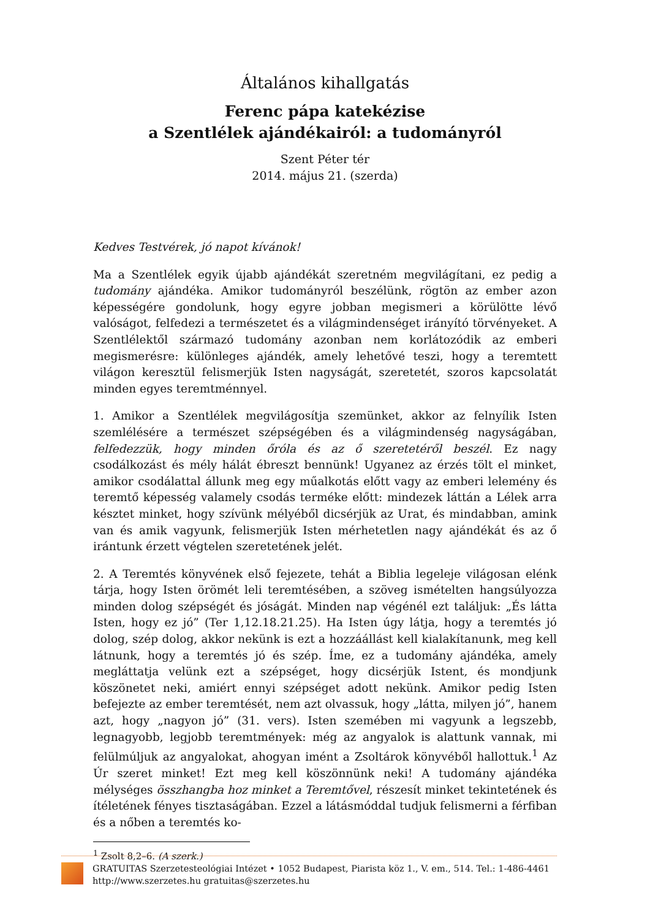Általános kihallgatás
Ferenc pápa katekézise
a Szentlélek ajándékairól: a tudományról
Szent Péter tér
2014. május 21. (szerda)
Kedves Testvérek, jó napot kívánok!
Ma a Szentlélek egyik újabb ajándékát szeretném megvilágítani, ez pedig a tudomány ajándéka. Amikor tudományról beszélünk, rögtön az ember azon képességére gondolunk, hogy egyre jobban megismeri a körülötte lévő valóságot, felfedezi a természetet és a világmindenséget irányító törvényeket. A Szentlélektől származó tudomány azonban nem korlátozódik az emberi megismerésre: különleges ajándék, amely lehetővé teszi, hogy a teremtett világon keresztül felismerjük Isten nagyságát, szeretetét, szoros kapcsolatát minden egyes teremtménnyel.
1. Amikor a Szentlélek megvilágosítja szemünket, akkor az felnyílik Isten szemlélésére a természet szépségében és a világmindenség nagyságában, felfedezzük, hogy minden őróla és az ő szeretetéről beszél. Ez nagy csodálkozást és mély hálát ébreszt bennünk! Ugyanez az érzés tölt el minket, amikor csodálattal állunk meg egy műalkotás előtt vagy az emberi lelemény és teremtő képesség valamely csodás terméke előtt: mindezek láttán a Lélek arra késztet minket, hogy szívünk mélyéből dicsérjük az Urat, és mindabban, amink van és amik vagyunk, felismerjük Isten mérhetetlen nagy ajándékát és az ő irántunk érzett végtelen szeretetének jelét.
2. A Teremtés könyvének első fejezete, tehát a Biblia legeleje világosan elénk tárja, hogy Isten örömét leli teremtésében, a szöveg ismételten hangsúlyozza minden dolog szépségét és jóságát. Minden nap végénél ezt találjuk: „És látta Isten, hogy ez jó” (Ter 1,12.18.21.25). Ha Isten úgy látja, hogy a teremtés jó dolog, szép dolog, akkor nekünk is ezt a hozzáállást kell kialakítanunk, meg kell látnunk, hogy a teremtés jó és szép. Íme, ez a tudomány ajándéka, amely megláttatja velünk ezt a szépséget, hogy dicsérjük Istent, és mondjunk köszönetet neki, amiért ennyi szépséget adott nekünk. Amikor pedig Isten befejezte az ember teremtését, nem azt olvassuk, hogy „látta, milyen jó”, hanem azt, hogy „nagyon jó” (31. vers). Isten szemében mi vagyunk a legszebb, legnagyobb, legjobb teremtmények: még az angyalok is alattunk vannak, mi felülmúljuk az angyalokat, ahogyan imént a Zsoltárok könyvéből hallottuk.<sup>1</sup> Az Úr szeret minket! Ezt meg kell köszönnünk neki! A tudomány ajándéka mélységes összhangba hoz minket a Teremtővel, részesít minket tekintetének és ítéletének fényes tisztaságában. Ezzel a látásmóddal tudjuk felismerni a férfiban és a nőben a teremtés ko-
<sup>1</sup> Zsolt 8,2–6. (A szerk.)
GRATUITAS Szerzetesteológiai Intézet • 1052 Budapest, Piarista köz 1., V. em., 514. Tel.: 1-486-4461
http://www.szerzetes.hu gratuitas@szerzetes.hu